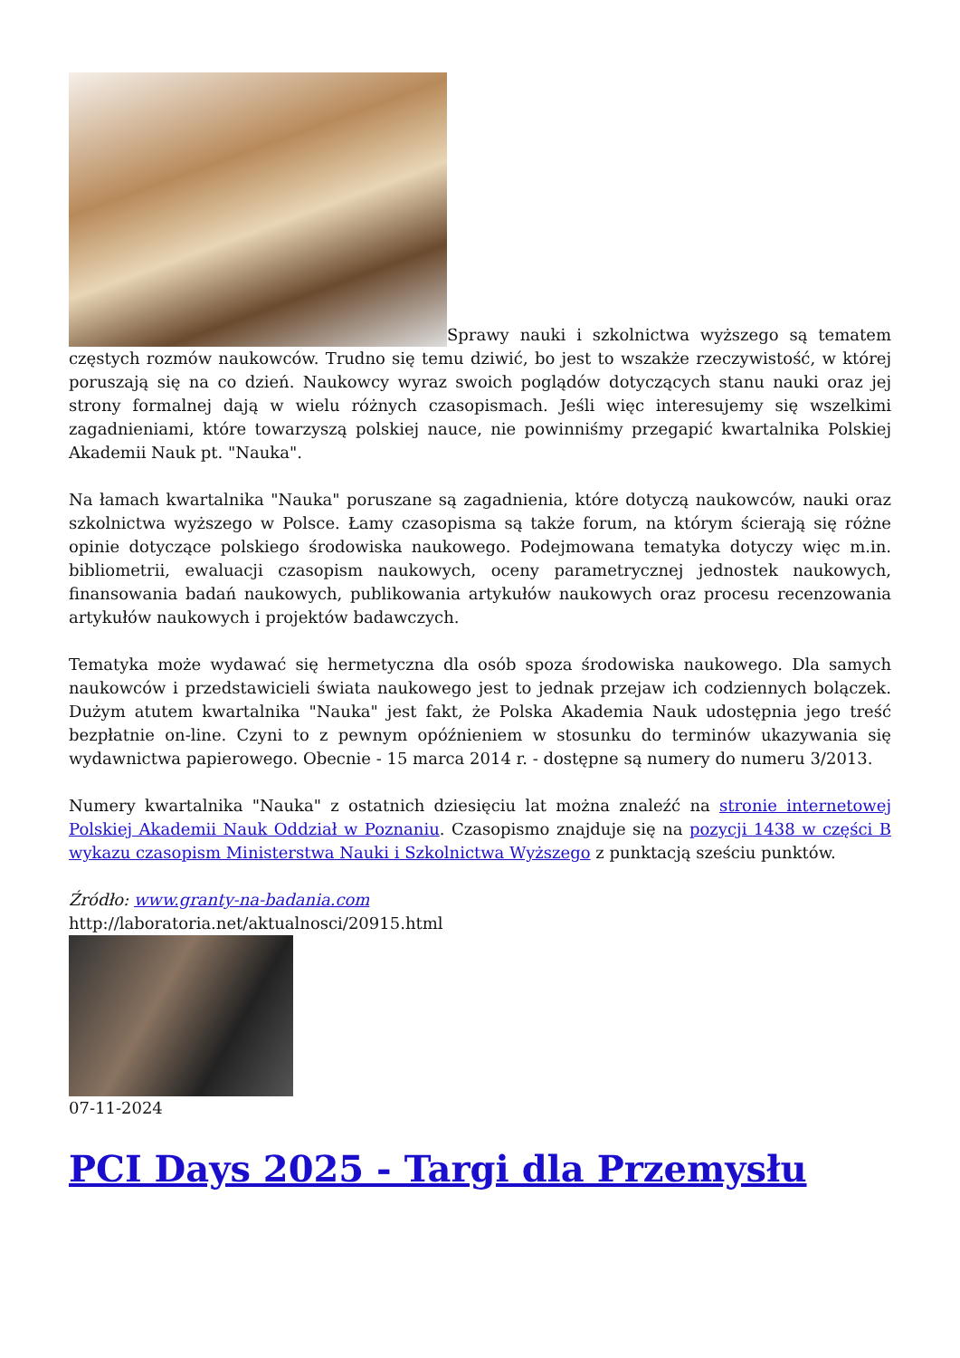Sprawy nauki i szkolnictwa wyższego są tematem częstych rozmów naukowców. Trudno się temu dziwić, bo jest to wszakże rzeczywistość, w której poruszają się na co dzień. Naukowcy wyraz swoich poglądów dotyczących stanu nauki oraz jej strony formalnej dają w wielu różnych czasopismach. Jeśli więc interesujemy się wszelkimi zagadnieniami, które towarzyszą polskiej nauce, nie powinniśmy przegapić kwartalnika Polskiej Akademii Nauk pt. "Nauka".
Na łamach kwartalnika "Nauka" poruszane są zagadnienia, które dotyczą naukowców, nauki oraz szkolnictwa wyższego w Polsce. Łamy czasopisma są także forum, na którym ścierają się różne opinie dotyczące polskiego środowiska naukowego. Podejmowana tematyka dotyczy więc m.in. bibliometrii, ewaluacji czasopism naukowych, oceny parametrycznej jednostek naukowych, finansowania badań naukowych, publikowania artykułów naukowych oraz procesu recenzowania artykułów naukowych i projektów badawczych.
Tematyka może wydawać się hermetyczna dla osób spoza środowiska naukowego. Dla samych naukowców i przedstawicieli świata naukowego jest to jednak przejaw ich codziennych bolączek. Dużym atutem kwartalnika "Nauka" jest fakt, że Polska Akademia Nauk udostępnia jego treść bezpłatnie on-line. Czyni to z pewnym opóźnieniem w stosunku do terminów ukazywania się wydawnictwa papierowego. Obecnie - 15 marca 2014 r. - dostępne są numery do numeru 3/2013.
Numery kwartalnika "Nauka" z ostatnich dziesięciu lat można znaleźć na stronie internetowej Polskiej Akademii Nauk Oddział w Poznaniu. Czasopismo znajduje się na pozycji 1438 w części B wykazu czasopism Ministerstwa Nauki i Szkolnictwa Wyższego z punktacją sześciu punktów.
Źródło: www.granty-na-badania.com
http://laboratoria.net/aktualnosci/20915.html
07-11-2024
PCI Days 2025 - Targi dla Przemysłu